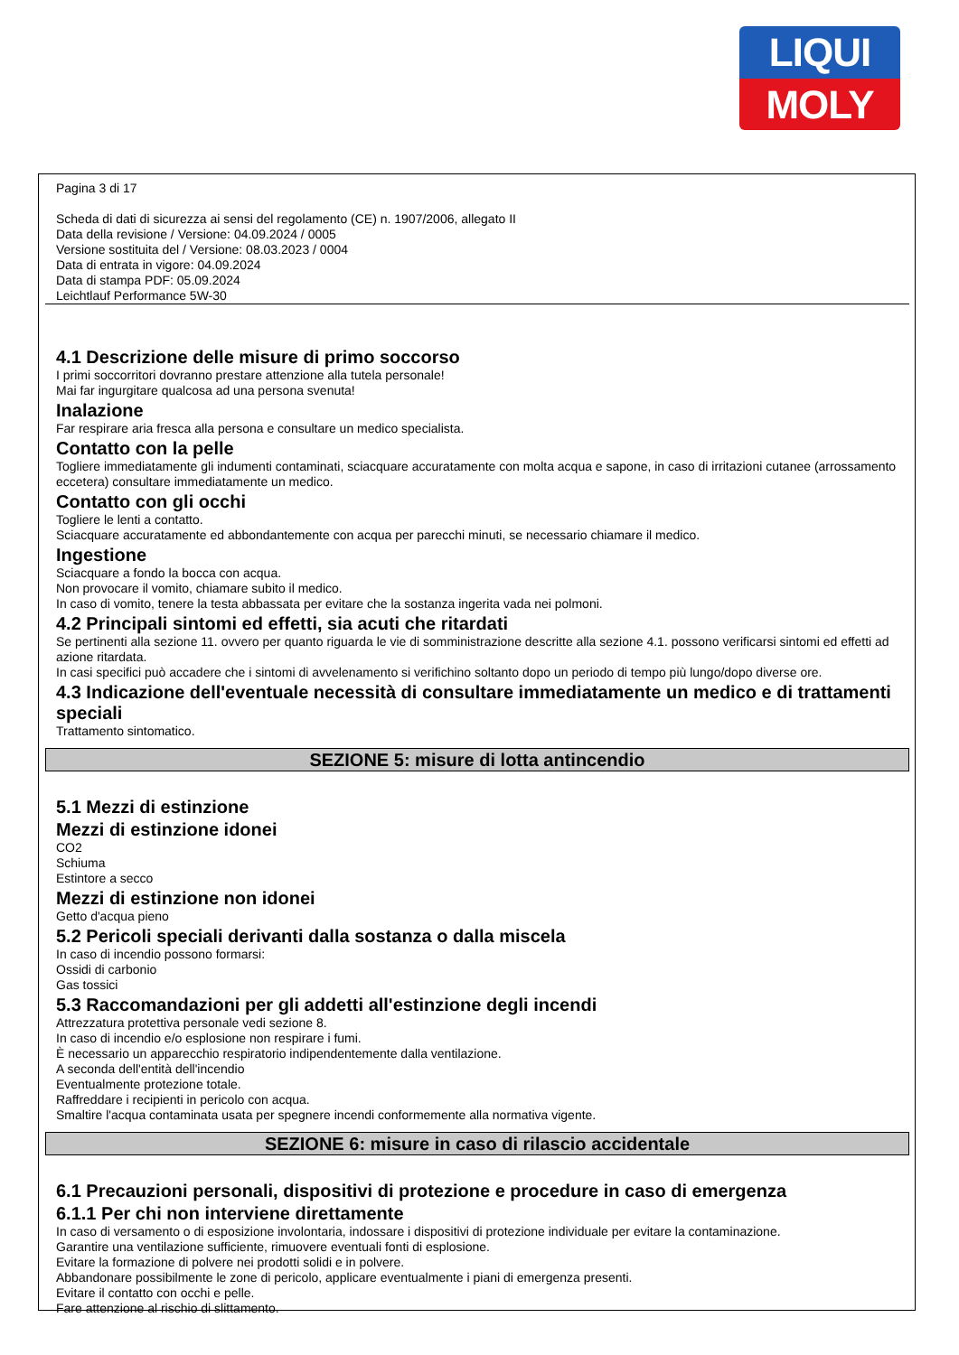LIQUI
MOLY
Pagina 3 di 17
Scheda di dati di sicurezza ai sensi del regolamento (CE) n. 1907/2006, allegato II
Data della revisione / Versione: 04.09.2024 / 0005
Versione sostituita del / Versione: 08.03.2023 / 0004
Data di entrata in vigore: 04.09.2024
Data di stampa PDF: 05.09.2024
Leichtlauf Performance 5W-30
4.1 Descrizione delle misure di primo soccorso
I primi soccorritori dovranno prestare attenzione alla tutela personale!
Mai far ingurgitare qualcosa ad una persona svenuta!
Inalazione
Far respirare aria fresca alla persona e consultare un medico specialista.
Contatto con la pelle
Togliere immediatamente gli indumenti contaminati, sciacquare accuratamente con molta acqua e sapone, in caso di irritazioni cutanee (arrossamento eccetera) consultare immediatamente un medico.
Contatto con gli occhi
Togliere le lenti a contatto.
Sciacquare accuratamente ed abbondantemente con acqua per parecchi minuti, se necessario chiamare il medico.
Ingestione
Sciacquare a fondo la bocca con acqua.
Non provocare il vomito, chiamare subito il medico.
In caso di vomito, tenere la testa abbassata per evitare che la sostanza ingerita vada nei polmoni.
4.2 Principali sintomi ed effetti, sia acuti che ritardati
Se pertinenti alla sezione 11. ovvero per quanto riguarda le vie di somministrazione descritte alla sezione 4.1. possono verificarsi sintomi ed effetti ad azione ritardata.
In casi specifici può accadere che i sintomi di avvelenamento si verifichino soltanto dopo un periodo di tempo più lungo/dopo diverse ore.
4.3 Indicazione dell'eventuale necessità di consultare immediatamente un medico e di trattamenti speciali
Trattamento sintomatico.
SEZIONE 5: misure di lotta antincendio
5.1 Mezzi di estinzione
Mezzi di estinzione idonei
CO2
Schiuma
Estintore a secco
Mezzi di estinzione non idonei
Getto d'acqua pieno
5.2 Pericoli speciali derivanti dalla sostanza o dalla miscela
In caso di incendio possono formarsi:
Ossidi di carbonio
Gas tossici
5.3 Raccomandazioni per gli addetti all'estinzione degli incendi
Attrezzatura protettiva personale vedi sezione 8.
In caso di incendio e/o esplosione non respirare i fumi.
È necessario un apparecchio respiratorio indipendentemente dalla ventilazione.
A seconda dell'entità dell'incendio
Eventualmente protezione totale.
Raffreddare i recipienti in pericolo con acqua.
Smaltire l'acqua contaminata usata per spegnere incendi conformemente alla normativa vigente.
SEZIONE 6: misure in caso di rilascio accidentale
6.1 Precauzioni personali, dispositivi di protezione e procedure in caso di emergenza
6.1.1 Per chi non interviene direttamente
In caso di versamento o di esposizione involontaria, indossare i dispositivi di protezione individuale per evitare la contaminazione.
Garantire una ventilazione sufficiente, rimuovere eventuali fonti di esplosione.
Evitare la formazione di polvere nei prodotti solidi e in polvere.
Abbandonare possibilmente le zone di pericolo, applicare eventualmente i piani di emergenza presenti.
Evitare il contatto con occhi e pelle.
Fare attenzione al rischio di slittamento.